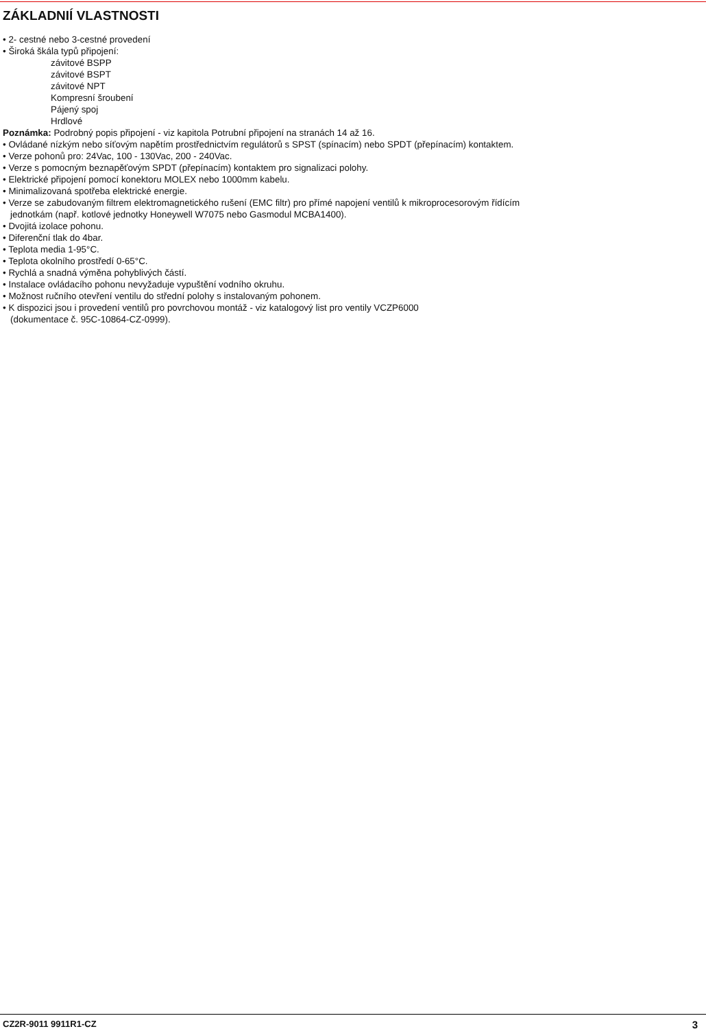ZÁKLADNIÍ VLASTNOSTI
• 2- cestné nebo 3-cestné provedení
• Široká škála typů připojení:
závitové BSPP
závitové BSPT
závitové NPT
Kompresní šroubení
Pájený spoj
Hrdlové
Poznámka: Podrobný popis připojení - viz kapitola Potrubní připojení na stranách 14 až 16.
• Ovládané nízkým nebo síťovým napětím prostřednictvím regulátorů s SPST (spínacím) nebo SPDT (přepínacím) kontaktem.
• Verze pohonů pro: 24Vac, 100 - 130Vac, 200 - 240Vac.
• Verze s pomocným beznapěťovým SPDT (přepínacím) kontaktem pro signalizaci polohy.
• Elektrické připojení pomocí konektoru MOLEX nebo 1000mm kabelu.
• Minimalizovaná spotřeba elektrické energie.
• Verze se zabudovaným filtrem elektromagnetického rušení (EMC filtr) pro přímé napojení ventilů k mikroprocesorovým řídícím
jednotkám (např. kotlové jednotky Honeywell W7075 nebo Gasmodul MCBA1400).
• Dvojitá izolace pohonu.
• Diferenční tlak do 4bar.
• Teplota media 1-95°C.
• Teplota okolního prostředí 0-65°C.
• Rychlá a snadná výměna pohyblivých částí.
• Instalace ovládacího pohonu nevyžaduje vypuštění vodního okruhu.
• Možnost ručního otevření ventilu do střední polohy s instalovaným pohonem.
• K dispozici jsou i provedení ventilů pro povrchovou montáž - viz katalogový list pro ventily VCZP6000
(dokumentace č. 95C-10864-CZ-0999).
CZ2R-9011 9911R1-CZ 3